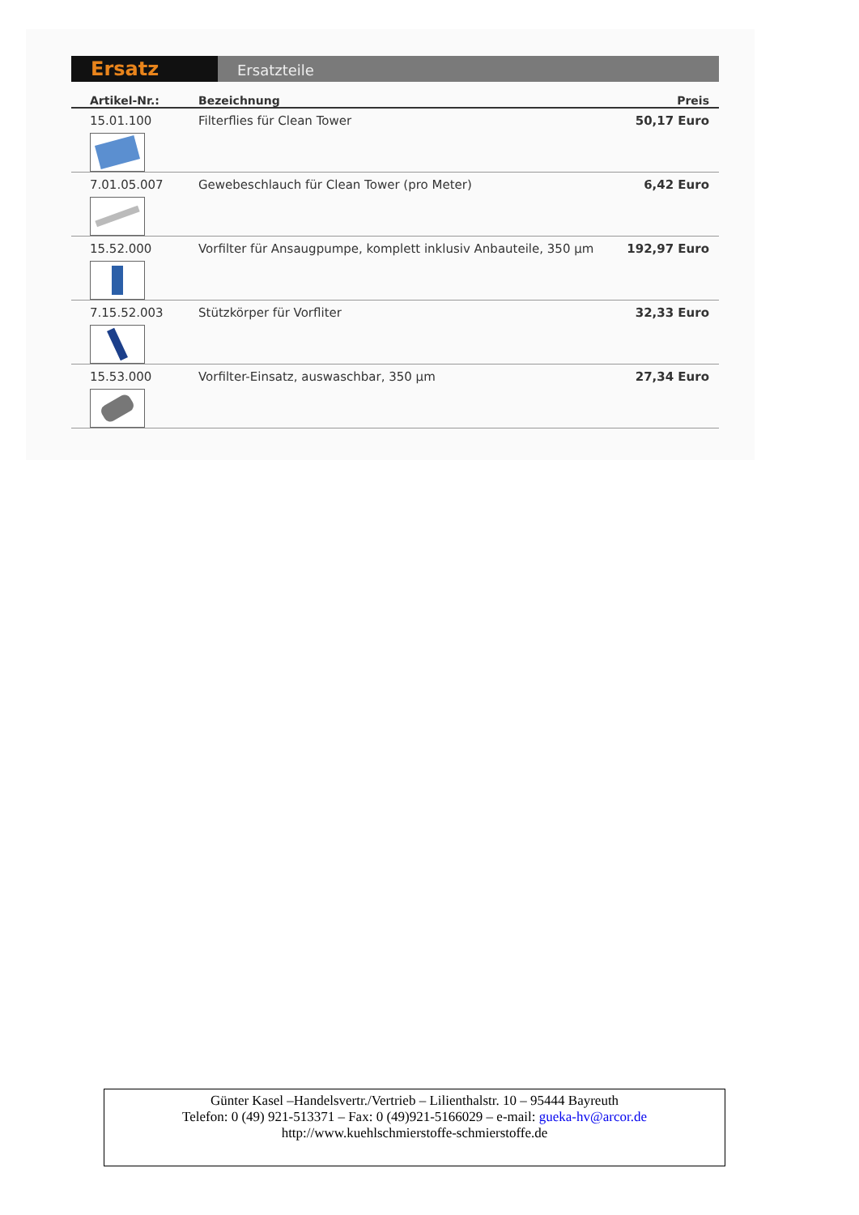Ersatz
Ersatzteile
| Artikel-Nr.: | Bezeichnung | Preis |
| --- | --- | --- |
| 15.01.100 | Filterflies für Clean Tower | 50,17 Euro |
| 7.01.05.007 | Gewebeschlauch für Clean Tower (pro Meter) | 6,42 Euro |
| 15.52.000 | Vorfilter für Ansaugpumpe, komplett inklusiv Anbauteile, 350 µm | 192,97 Euro |
| 7.15.52.003 | Stützkörper für Vorfliter | 32,33 Euro |
| 15.53.000 | Vorfilter-Einsatz, auswaschbar, 350 µm | 27,34 Euro |
Günter Kasel –Handelsvertr./Vertrieb – Lilienthalstr. 10 – 95444 Bayreuth
Telefon: 0 (49) 921-513371 – Fax: 0 (49)921-5166029 – e-mail: gueka-hv@arcor.de
http://www.kuehlschmierstoffe-schmierstoffe.de